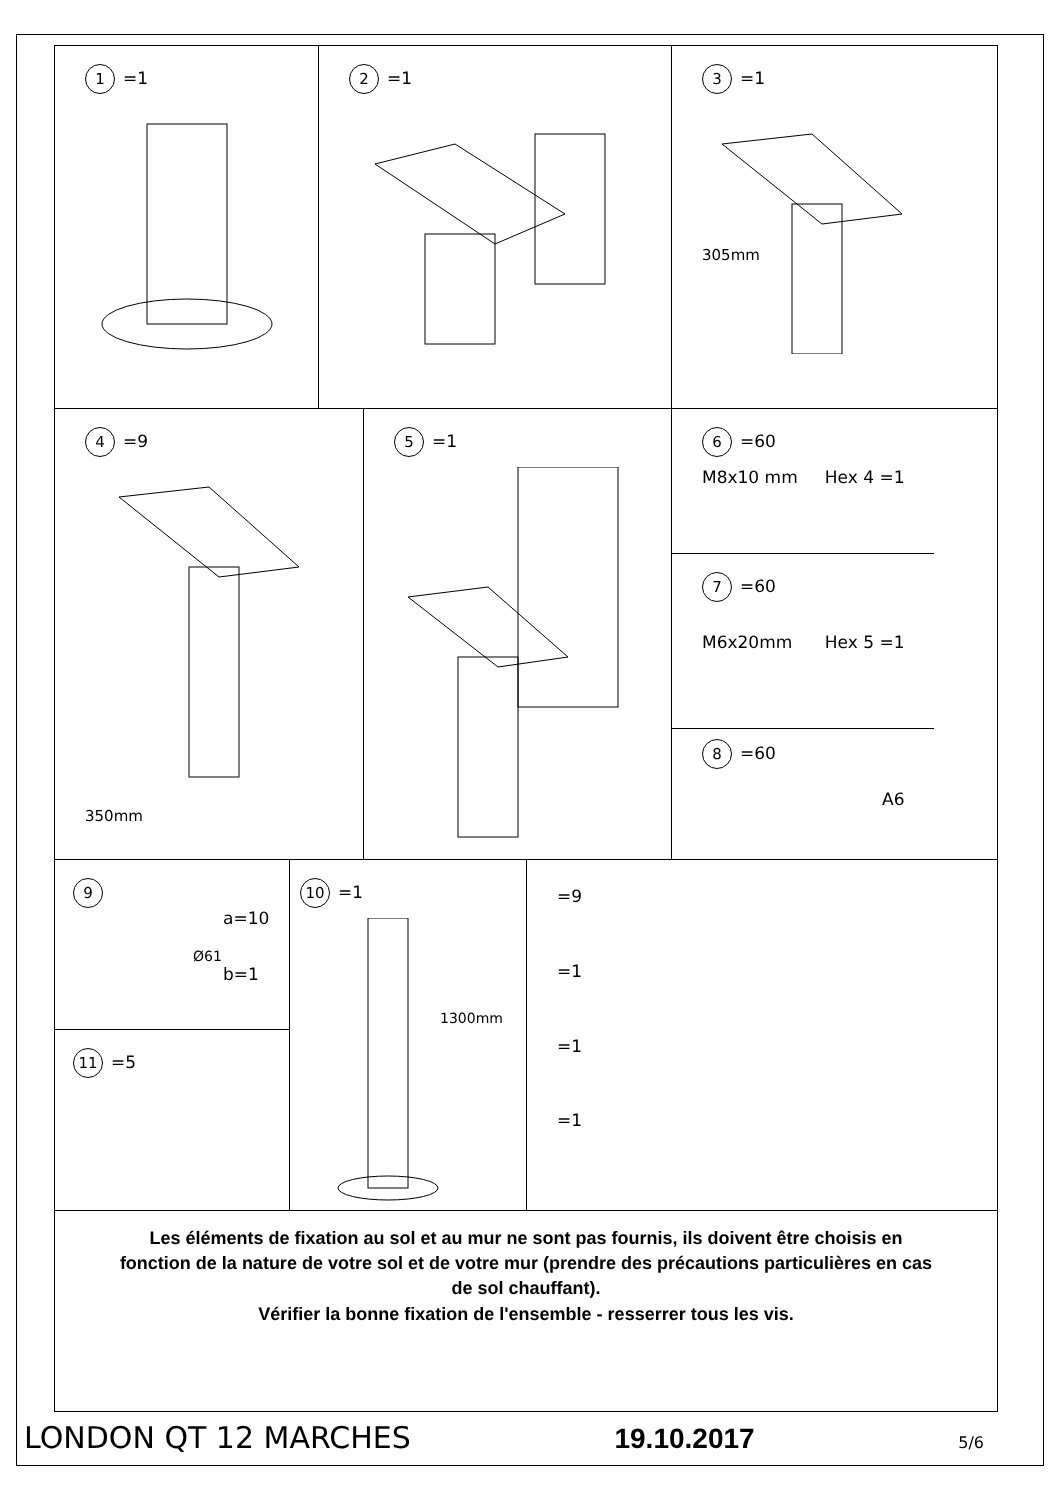1 =1
2 =1
3 =1
305mm
4 =9
350mm
5 =1
6 =60
M8x10 mm Hex 4 =1
7 =60
M6x20mm Hex 5 =1
8 =60
A6
9
a=10
Ø61
b=1
11 =5
10 =1
1300mm
=9
=1
=1
=1
Les éléments de fixation au sol et au mur ne sont pas fournis, ils doivent être choisis en fonction de la nature de votre sol et de votre mur (prendre des précautions particulières en cas de sol chauffant).
Vérifier la bonne fixation de l'ensemble - resserrer tous les vis.
LONDON QT 12 MARCHES 19.10.2017 5/6